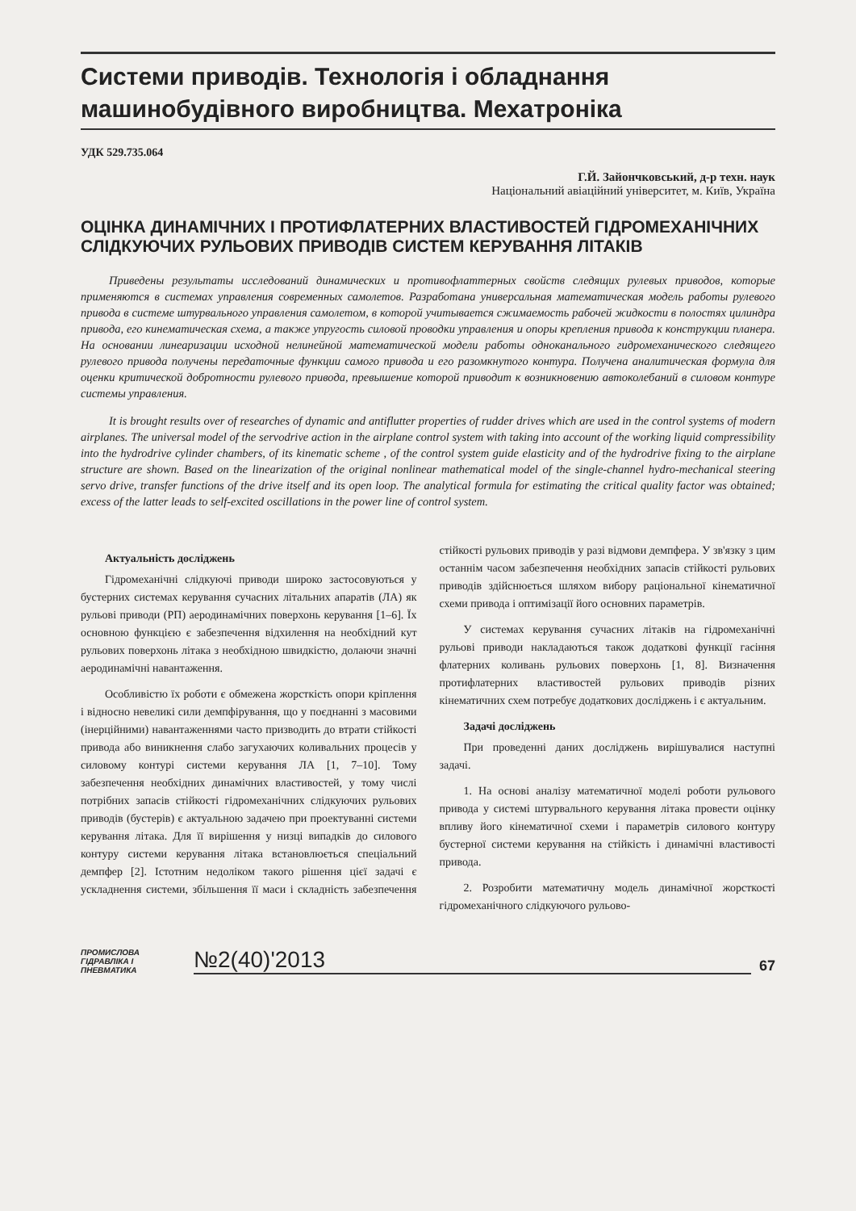Системи приводів. Технологія і обладнання машинобудівного виробництва. Мехатроніка
УДК 529.735.064
Г.Й. Зайончковський, д-р техн. наук
Національний авіаційний університет, м. Київ, Україна
ОЦІНКА ДИНАМІЧНИХ І ПРОТИФЛАТЕРНИХ ВЛАСТИВОСТЕЙ ГІДРОМЕХАНІЧНИХ СЛІДКУЮЧИХ РУЛЬОВИХ ПРИВОДІВ СИСТЕМ КЕРУВАННЯ ЛІТАКІВ
Приведены результаты исследований динамических и противофлаттерных свойств следящих рулевых приводов, которые применяются в системах управления современных самолетов. Разработана универсальная математическая модель работы рулевого привода в системе штурвального управления самолетом, в которой учитывается сжимаемость рабочей жидкости в полостях цилиндра привода, его кинематическая схема, а также упругость силовой проводки управления и опоры крепления привода к конструкции планера. На основании линеаризации исходной нелинейной математической модели работы одноканального гидромеханического следящего рулевого привода получены передаточные функции самого привода и его разомкнутого контура. Получена аналитическая формула для оценки критической добротности рулевого привода, превышение которой приводит к возникновению автоколебаний в силовом контуре системы управления.
It is brought results over of researches of dynamic and antiflutter properties of rudder drives which are used in the control systems of modern airplanes. The universal model of the servodrive action in the airplane control system with taking into account of the working liquid compressibility into the hydrodrive cylinder chambers, of its kinematic scheme , of the control system guide elasticity and of the hydrodrive fixing to the airplane structure are shown. Based on the linearization of the original nonlinear mathematical model of the single-channel hydro-mechanical steering servo drive, transfer functions of the drive itself and its open loop. The analytical formula for estimating the critical quality factor was obtained; excess of the latter leads to self-excited oscillations in the power line of control system.
Актуальність досліджень
Гідромеханічні слідкуючі приводи широко застосовуються у бустерних системах керування сучасних літальних апаратів (ЛА) як рульові приводи (РП) аеродинамічних поверхонь керування [1–6]. Їх основною функцією є забезпечення відхилення на необхідний кут рульових поверхонь літака з необхідною швидкістю, долаючи значні аеродинамічні навантаження.
Особливістю їх роботи є обмежена жорсткість опори кріплення і відносно невеликі сили демпфірування, що у поєднанні з масовими (інерційними) навантаженнями часто призводить до втрати стійкості привода або виникнення слабо загухаючих коливальних процесів у силовому контурі системи керування ЛА [1, 7–10]. Тому забезпечення необхідних динамічних властивостей, у тому числі потрібних запасів стійкості гідромеханічних слідкуючих рульових приводів (бустерів) є актуальною задачею при проектуванні системи керування літака. Для її вирішення у низці випадків до силового контуру системи керування літака встановлюється спеціальний демпфер [2]. Істотним недоліком такого рішення цієї задачі є ускладнення системи, збільшення її маси і складність забезпечення стійкості рульових приводів у разі відмови демпфера. У зв'язку з цим останнім часом забезпечення необхідних запасів стійкості рульових приводів здійснюється шляхом вибору раціональної кінематичної схеми привода і оптимізації його основних параметрів.
У системах керування сучасних літаків на гідромеханічні рульові приводи накладаються також додаткові функції гасіння флатерних коливань рульових поверхонь [1, 8]. Визначення протифлатерних властивостей рульових приводів різних кінематичних схем потребує додаткових досліджень і є актуальним.
Задачі досліджень
При проведенні даних досліджень вирішувалися наступні задачі.
1. На основі аналізу математичної моделі роботи рульового привода у системі штурвального керування літака провести оцінку впливу його кінематичної схеми і параметрів силового контуру бустерної системи керування на стійкість і динамічні властивості привода.
2. Розробити математичну модель динамічної жорсткості гідромеханічного слідкуючого рульово-
ПРОМИСЛОВА
ГІДРАВЛІКА І
ПНЕВМАТИКА
№2(40)'2013
67